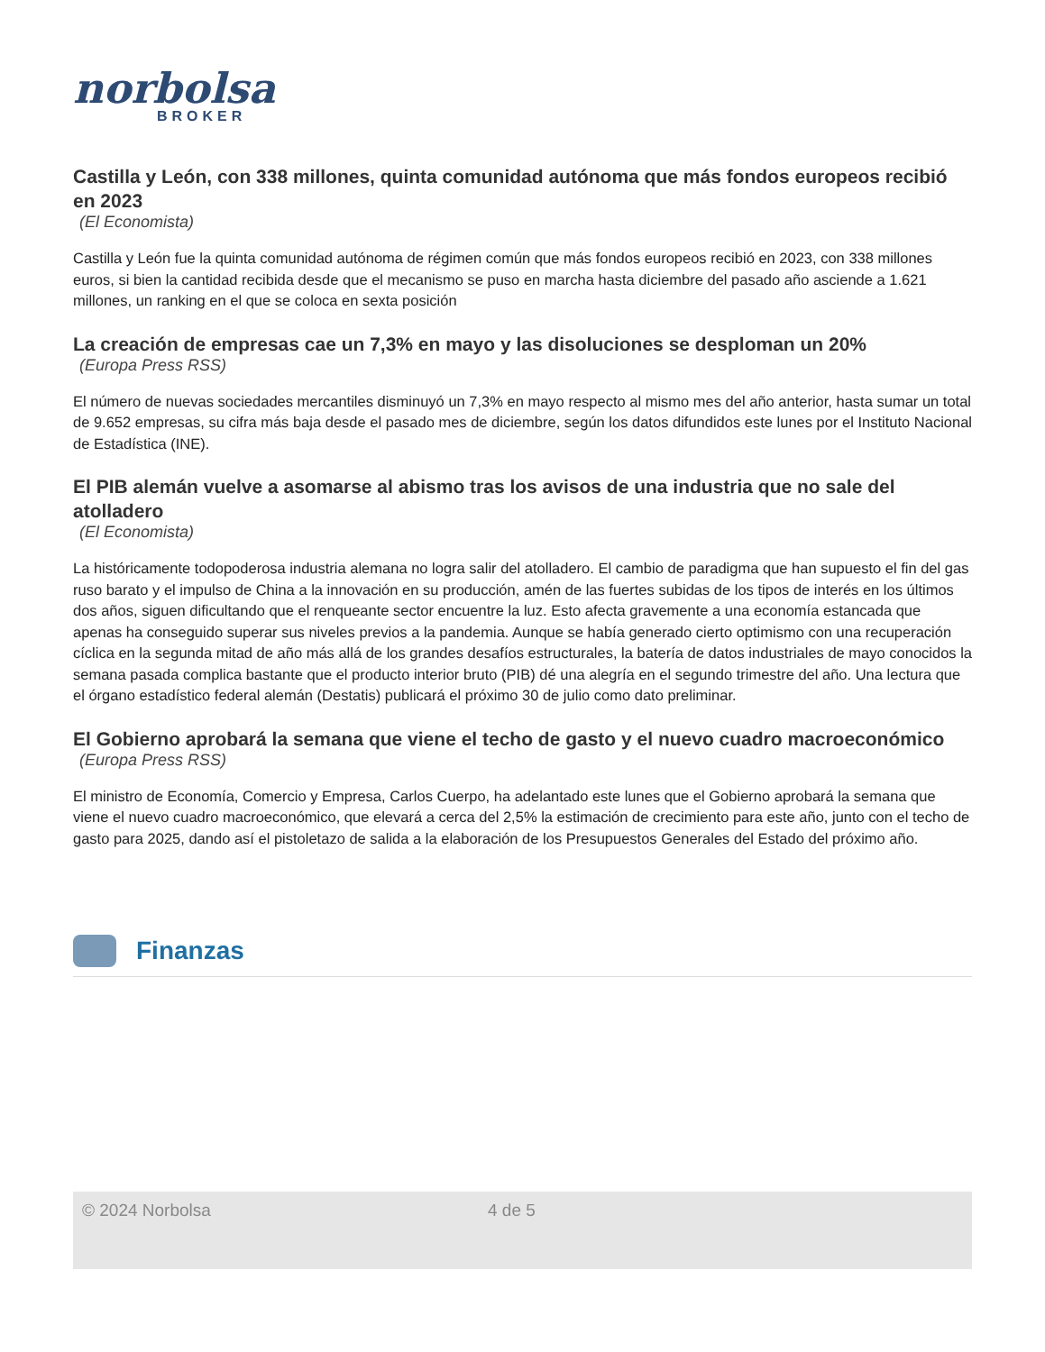norbolsa
BROKER
Castilla y León, con 338 millones, quinta comunidad autónoma que más fondos europeos recibió en 2023
(El Economista)
Castilla y León fue la quinta comunidad autónoma de régimen común que más fondos europeos recibió en 2023, con 338 millones euros, si bien la cantidad recibida desde que el mecanismo se puso en marcha hasta diciembre del pasado año asciende a 1.621 millones, un ranking en el que se coloca en sexta posición
La creación de empresas cae un 7,3% en mayo y las disoluciones se desploman un 20%
(Europa Press RSS)
El número de nuevas sociedades mercantiles disminuyó un 7,3% en mayo respecto al mismo mes del año anterior, hasta sumar un total de 9.652 empresas, su cifra más baja desde el pasado mes de diciembre, según los datos difundidos este lunes por el Instituto Nacional de Estadística (INE).
El PIB alemán vuelve a asomarse al abismo tras los avisos de una industria que no sale del atolladero
(El Economista)
La históricamente todopoderosa industria alemana no logra salir del atolladero. El cambio de paradigma que han supuesto el fin del gas ruso barato y el impulso de China a la innovación en su producción, amén de las fuertes subidas de los tipos de interés en los últimos dos años, siguen dificultando que el renqueante sector encuentre la luz. Esto afecta gravemente a una economía estancada que apenas ha conseguido superar sus niveles previos a la pandemia. Aunque se había generado cierto optimismo con una recuperación cíclica en la segunda mitad de año más allá de los grandes desafíos estructurales, la batería de datos industriales de mayo conocidos la semana pasada complica bastante que el producto interior bruto (PIB) dé una alegría en el segundo trimestre del año. Una lectura que el órgano estadístico federal alemán (Destatis) publicará el próximo 30 de julio como dato preliminar.
El Gobierno aprobará la semana que viene el techo de gasto y el nuevo cuadro macroeconómico
(Europa Press RSS)
El ministro de Economía, Comercio y Empresa, Carlos Cuerpo, ha adelantado este lunes que el Gobierno aprobará la semana que viene el nuevo cuadro macroeconómico, que elevará a cerca del 2,5% la estimación de crecimiento para este año, junto con el techo de gasto para 2025, dando así el pistoletazo de salida a la elaboración de los Presupuestos Generales del Estado del próximo año.
Finanzas
© 2024 Norbolsa 4 de 5